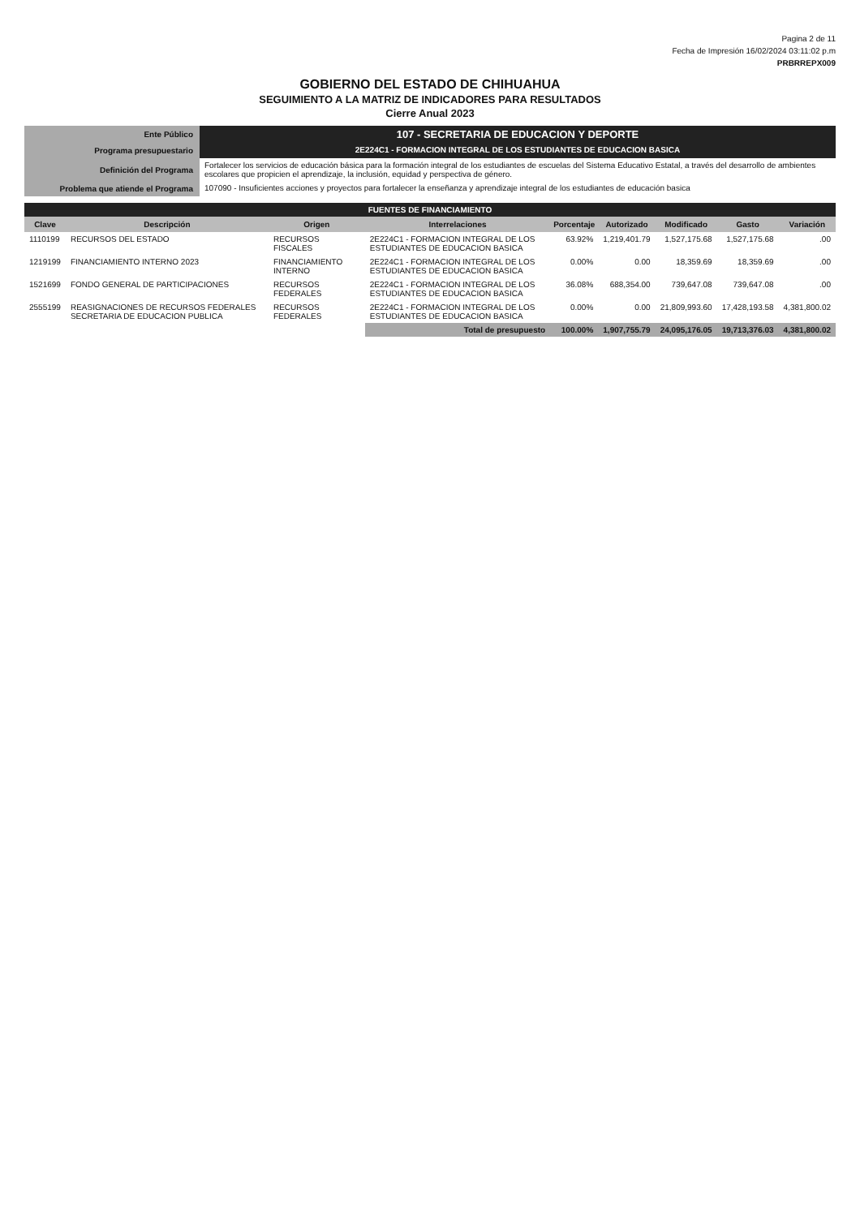Pagina 2 de 11
Fecha de Impresión 16/02/2024 03:11:02 p.m
PRBRREPX009
GOBIERNO DEL ESTADO DE CHIHUAHUA
SEGUIMIENTO A LA MATRIZ DE INDICADORES PARA RESULTADOS
Cierre Anual 2023
| Ente Público | 107 - SECRETARIA DE EDUCACION Y DEPORTE |
| Programa presupuestario | 2E224C1 - FORMACION INTEGRAL DE LOS ESTUDIANTES DE EDUCACION BASICA |
| Definición del Programa | Fortalecer los servicios de educación básica para la formación integral de los estudiantes de escuelas del Sistema Educativo Estatal, a través del desarrollo de ambientes escolares que propicien el aprendizaje, la inclusión, equidad y perspectiva de género. |
| Problema que atiende el Programa | 107090 - Insuficientes acciones y proyectos para fortalecer la enseñanza y aprendizaje integral de los estudiantes de educación basica |
| FUENTES DE FINANCIAMIENTO | | | | | | | | |
| Clave | Descripción | Origen | Interrelaciones | Porcentaje | Autorizado | Modificado | Gasto | Variación |
| 1110199 | RECURSOS DEL ESTADO | RECURSOS FISCALES | 2E224C1 - FORMACION INTEGRAL DE LOS ESTUDIANTES DE EDUCACION BASICA | 63.92% | 1,219,401.79 | 1,527,175.68 | 1,527,175.68 | .00 |
| 1219199 | FINANCIAMIENTO INTERNO 2023 | FINANCIAMIENTO INTERNO | 2E224C1 - FORMACION INTEGRAL DE LOS ESTUDIANTES DE EDUCACION BASICA | 0.00% | 0.00 | 18,359.69 | 18,359.69 | .00 |
| 1521699 | FONDO GENERAL DE PARTICIPACIONES | RECURSOS FEDERALES | 2E224C1 - FORMACION INTEGRAL DE LOS ESTUDIANTES DE EDUCACION BASICA | 36.08% | 688,354.00 | 739,647.08 | 739,647.08 | .00 |
| 2555199 | REASIGNACIONES DE RECURSOS FEDERALES SECRETARIA DE EDUCACION PUBLICA | RECURSOS FEDERALES | 2E224C1 - FORMACION INTEGRAL DE LOS ESTUDIANTES DE EDUCACION BASICA | 0.00% | 0.00 | 21,809,993.60 | 17,428,193.58 | 4,381,800.02 |
| | | | Total de presupuesto | 100.00% | 1,907,755.79 | 24,095,176.05 | 19,713,376.03 | 4,381,800.02 |